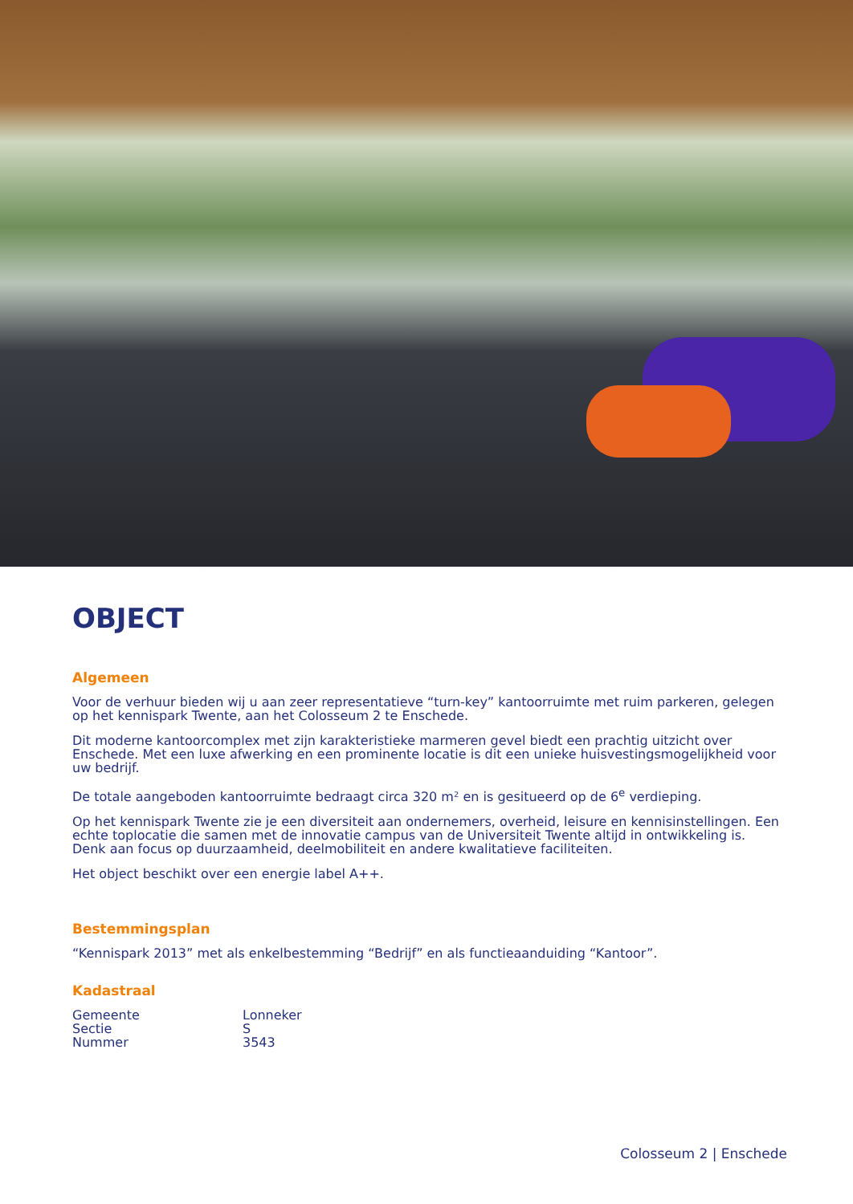OBJECT
Algemeen
Voor de verhuur bieden wij u aan zeer representatieve “turn-key” kantoorruimte met ruim parkeren, gelegen op het kennispark Twente, aan het Colosseum 2 te Enschede.
Dit moderne kantoorcomplex met zijn karakteristieke marmeren gevel biedt een prachtig uitzicht over Enschede. Met een luxe afwerking en een prominente locatie is dit een unieke huisvestingsmogelijkheid voor uw bedrijf.
De totale aangeboden kantoorruimte bedraagt circa 320 m² en is gesitueerd op de 6<sup>e</sup> verdieping.
Op het kennispark Twente zie je een diversiteit aan ondernemers, overheid, leisure en kennisinstellingen. Een echte toplocatie die samen met de innovatie campus van de Universiteit Twente altijd in ontwikkeling is. Denk aan focus op duurzaamheid, deelmobiliteit en andere kwalitatieve faciliteiten.
Het object beschikt over een energie label A++.
Bestemmingsplan
“Kennispark 2013” met als enkelbestemming “Bedrijf” en als functieaanduiding “Kantoor”.
Kadastraal
| Gemeente | Lonneker |
| Sectie | S |
| Nummer | 3543 |
Colosseum 2 | Enschede